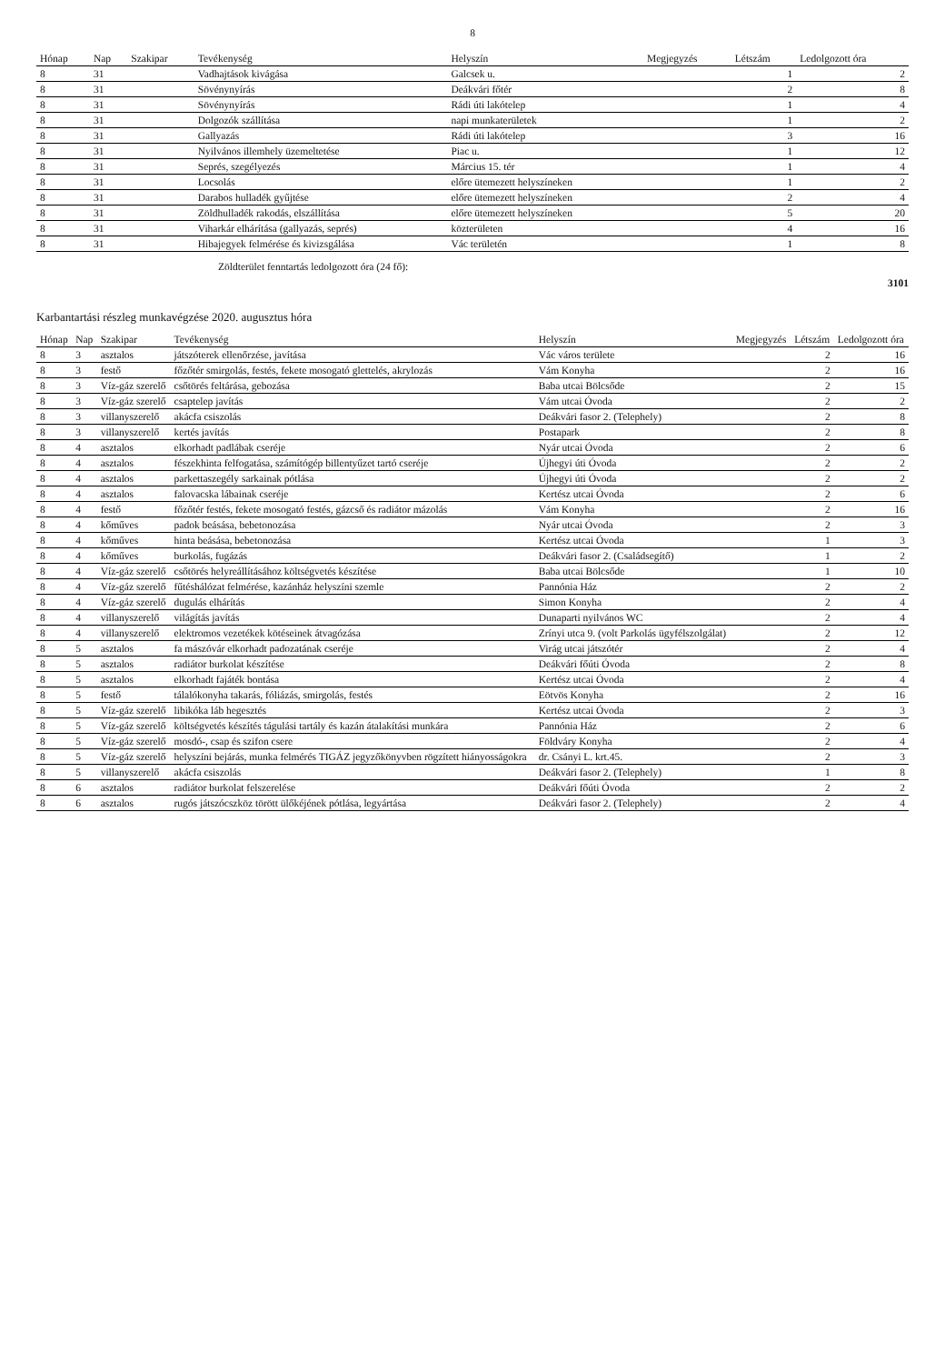8
| Hónap | Nap | Szakipar | Tevékenység | Helyszín | Megjegyzés | Létszám | Ledolgozott óra |
| --- | --- | --- | --- | --- | --- | --- | --- |
| 8 | 31 | | Vadhajtások kivágása | Galcsek u. | | 1 | 2 |
| 8 | 31 | | Sövénynyírás | Deákvári főtér | | 2 | 8 |
| 8 | 31 | | Sövénynyírás | Rádi úti lakótelep | | 1 | 4 |
| 8 | 31 | | Dolgozók szállítása | napi munkaterületek | | 1 | 2 |
| 8 | 31 | | Gallyazás | Rádi úti lakótelep | | 3 | 16 |
| 8 | 31 | | Nyilvános illemhely üzemeltetése | Piac u. | | 1 | 12 |
| 8 | 31 | | Seprés, szegélyezés | Március 15. tér | | 1 | 4 |
| 8 | 31 | | Locsolás | előre ütemezett helyszíneken | | 1 | 2 |
| 8 | 31 | | Darabos hulladék gyűjtése | előre ütemezett helyszíneken | | 2 | 4 |
| 8 | 31 | | Zöldhulladék rakodás, elszállítása | előre ütemezett helyszíneken | | 5 | 20 |
| 8 | 31 | | Viharkár elhárítása (gallyazás, seprés) | közterületen | | 4 | 16 |
| 8 | 31 | | Hibajegyek felmérése és kivizsgálása | Vác területén | | 1 | 8 |
Zöldterület fenntartás ledolgozott óra (24 fő):
3101
Karbantartási részleg munkavégzése 2020. augusztus hóra
| Hónap | Nap | Szakipar | Tevékenység | Helyszín | Megjegyzés | Létszám | Ledolgozott óra |
| --- | --- | --- | --- | --- | --- | --- | --- |
| 8 | 3 | asztalos | játszóterek ellenőrzése, javítása | Vác város területe | | 2 | 16 |
| 8 | 3 | festő | főzőtér smirgolás, festés, fekete mosogató glettelés, akrylozás | Vám Konyha | | 2 | 16 |
| 8 | 3 | Víz-gáz szerelő | csőtörés feltárása, gebozása | Baba utcai Bölcsőde | | 2 | 15 |
| 8 | 3 | Víz-gáz szerelő | csaptelep javítás | Vám utcai Óvoda | | 2 | 2 |
| 8 | 3 | villanyszerelő | akácfa csiszolás | Deákvári fasor 2. (Telephely) | | 2 | 8 |
| 8 | 3 | villanyszerelő | kertés javítás | Postapark | | 2 | 8 |
| 8 | 4 | asztalos | elkorhadt padlábak cseréje | Nyár utcai Óvoda | | 2 | 6 |
| 8 | 4 | asztalos | fészekhinta felfogatása, számítógép billentyűzet tartó cseréje | Újhegyi úti Óvoda | | 2 | 2 |
| 8 | 4 | asztalos | parkettaszegély sarkainak pótlása | Újhegyi úti Óvoda | | 2 | 2 |
| 8 | 4 | asztalos | falovacska lábainak cseréje | Kertész utcai Óvoda | | 2 | 6 |
| 8 | 4 | festő | főzőtér festés, fekete mosogató festés, gázcső és radiátor mázolás | Vám Konyha | | 2 | 16 |
| 8 | 4 | kőműves | padok beásása, bebetonozása | Nyár utcai Óvoda | | 2 | 3 |
| 8 | 4 | kőműves | hinta beásása, bebetonozása | Kertész utcai Óvoda | | 1 | 3 |
| 8 | 4 | kőműves | burkolás, fugázás | Deákvári fasor 2. (Családsegítő) | | 1 | 2 |
| 8 | 4 | Víz-gáz szerelő | csőtörés helyreállításához költségvetés készítése | Baba utcai Bölcsőde | | 1 | 10 |
| 8 | 4 | Víz-gáz szerelő | fűtéshálózat felmérése, kazánház helyszíni szemle | Pannónia Ház | | 2 | 2 |
| 8 | 4 | Víz-gáz szerelő | dugulás elhárítás | Simon Konyha | | 2 | 4 |
| 8 | 4 | villanyszerelő | világítás javítás | Dunaparti nyilvános WC | | 2 | 4 |
| 8 | 4 | villanyszerelő | elektromos vezetékek kötéseinek átvagózása | Zrínyi utca 9. (volt Parkolás ügyfélszolgálat) | | 2 | 12 |
| 8 | 5 | asztalos | fa mászóvár elkorhadt padozatának cseréje | Virág utcai játszótér | | 2 | 4 |
| 8 | 5 | asztalos | radiátor burkolat készítése | Deákvári főúti Óvoda | | 2 | 8 |
| 8 | 5 | asztalos | elkorhadt fajáték bontása | Kertész utcai Óvoda | | 2 | 4 |
| 8 | 5 | festő | tálalókonyha takarás, fóliázás, smirgolás, festés | Eötvös Konyha | | 2 | 16 |
| 8 | 5 | Víz-gáz szerelő | libikóka láb hegesztés | Kertész utcai Óvoda | | 2 | 3 |
| 8 | 5 | Víz-gáz szerelő | költségvetés készítés tágulási tartály és kazán átalakítási munkára | Pannónia Ház | | 2 | 6 |
| 8 | 5 | Víz-gáz szerelő | mosdó-, csap és szifon csere | Földváry Konyha | | 2 | 4 |
| 8 | 5 | Víz-gáz szerelő | helyszíni bejárás, munka felmérés TIGÁZ jegyzőkönyvben rögzített hiányosságokra | dr. Csányi L. krt.45. | | 2 | 3 |
| 8 | 5 | villanyszerelő | akácfa csiszolás | Deákvári fasor 2. (Telephely) | | 1 | 8 |
| 8 | 6 | asztalos | radiátor burkolat felszerelése | Deákvári főúti Óvoda | | 2 | 2 |
| 8 | 6 | asztalos | rugós játszócszköz törött ülőkéjének pótlása, legyártása | Deákvári fasor 2. (Telephely) | | 2 | 4 |